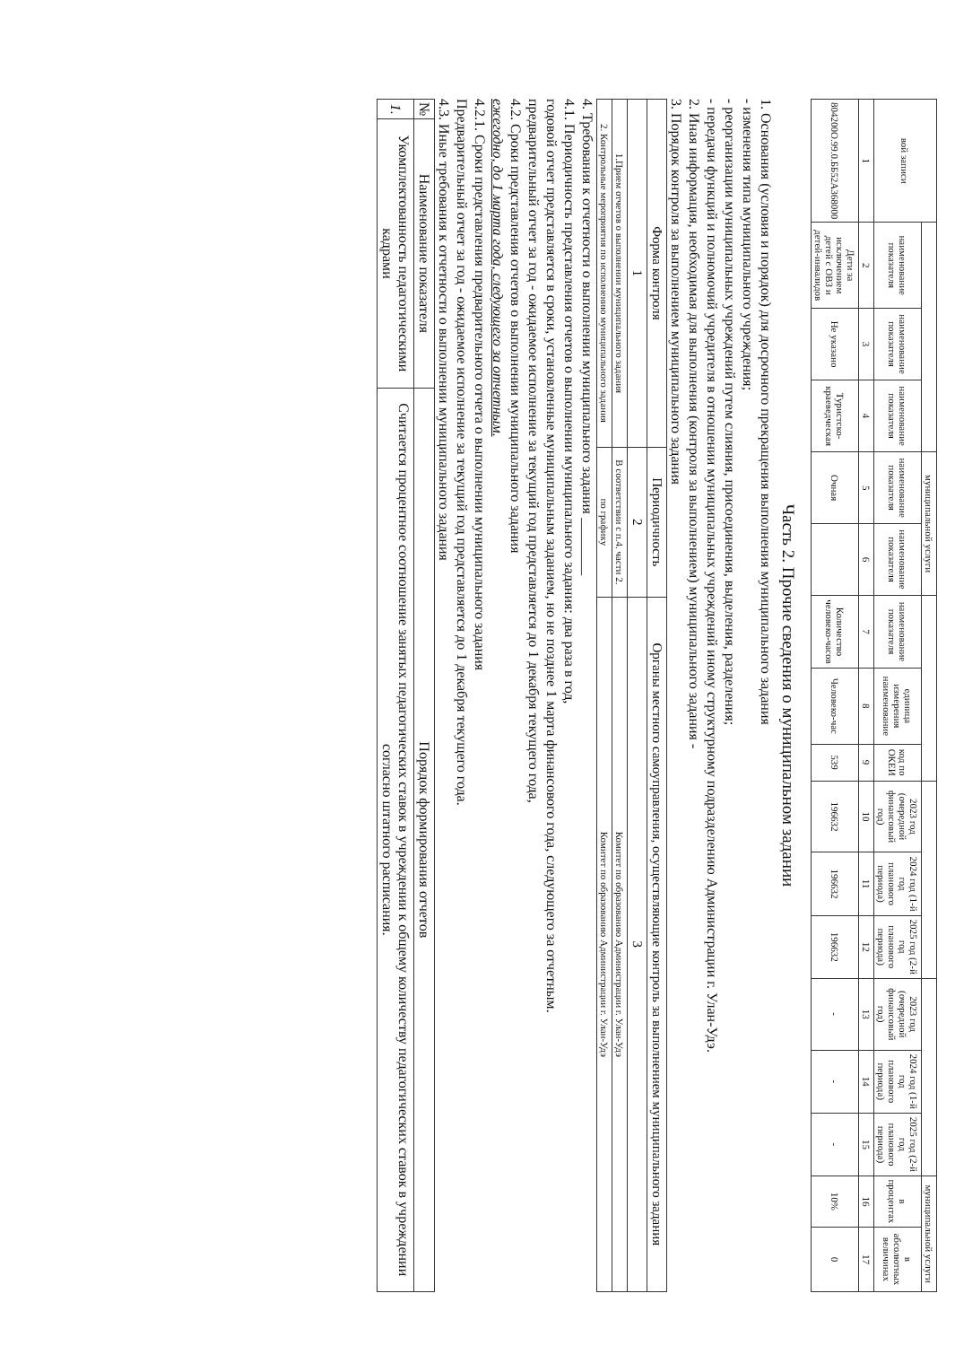| вой записи | | | | муниципальной услуги | | | | | | | | | | | муниципальной услуги | |
| --- | --- | --- | --- | --- | --- | --- | --- | --- | --- | --- | --- | --- | --- | --- | --- | --- |
| | наименование показателя | наименование показателя | наименование показателя | наименование показателя | наименование показателя | наименование показателя | единица измерения наименование | код по ОКЕИ | 2023 год (очередной финансовый год) | 2024 год (1-й год планового периода) | 2025 год (2-й год планового периода) | 2023 год (очередной финансовый год) | 2024 год (1-й год планового периода) | 2025 год (2-й год планового периода) | в процентах | в абсолютных величинах |
| 1 | 2 | 3 | 4 | 5 | 6 | 7 | 8 | 9 | 10 | 11 | 12 | 13 | 14 | 15 | 16 | 17 |
| 804200О.99.0.ББ52А368000 | Дети за исключением детей с ОВЗ и детей-инвалидов | Не указано | Туристско-краеведческая | Очная | | Количество человеко-часов | Человеко-час | 539 | 196632 | 196632 | 196632 | - | - | - | 10% | 0 |
Часть 2. Прочие сведения о муниципальном задании
1. Основания (условия и порядок) для досрочного прекращения выполнения муниципального задания
- изменения типа муниципального учреждения;
- реорганизации муниципальных учреждений путем слияния, присоединения, выделения, разделения;
- передачи функций и полномочий учредителя в отношении муниципальных учреждений иному структурному подразделению Администрации г. Улан-Удэ.
2. Иная информация, необходимая для выполнения (контроля за выполнением) муниципального задания -
3. Порядок контроля за выполнением муниципального задания
| Форма контроля | Периодичность | Органы местного самоуправления, осуществляющие контроль за выполнением муниципального задания |
| --- | --- | --- |
| 1 | 2 | 3 |
| 1.Прием отчетов о выполнении муниципального задания | В соответствии с п.4. части 2. | Комитет по образованию Администрации г. Улан-Удэ |
| 2. Контрольные мероприятия по исполнению муниципального задания | по графику | Комитет по образованию Администрации г. Улан-Удэ |
4. Требования к отчетности о выполнении муниципального задания ________
4.1. Периодичность представления отчетов о выполнении муниципального задания: два раза в год,
годовой отчет представляется в сроки, установленные муниципальным заданием, но не позднее 1 марта финансового года, следующего за отчетным.
предварительный отчет за год - ожидаемое исполнение за текущий год представляется до 1 декабря текущего года,
4.2. Сроки представления отчетов о выполнении муниципального задания
ежегодно, до 1 марта года, следующего за отчетным.
4.2.1. Сроки представления предварительного отчета о выполнении муниципального задания
Предварительный отчет за год - ожидаемое исполнение за текущий год представляется до 1 декабря текущего года.
4.3. Иные требования к отчетности о выполнении муниципального задания
| № | Наименование показателя | Порядок формирования отчетов |
| --- | --- | --- |
| 1. | Укомплектованность педагогическими кадрами | Считается процентное соотношение занятых педагогических ставок в учреждении к общему количеству педагогических ставок в учреждении согласно штатного расписания. |